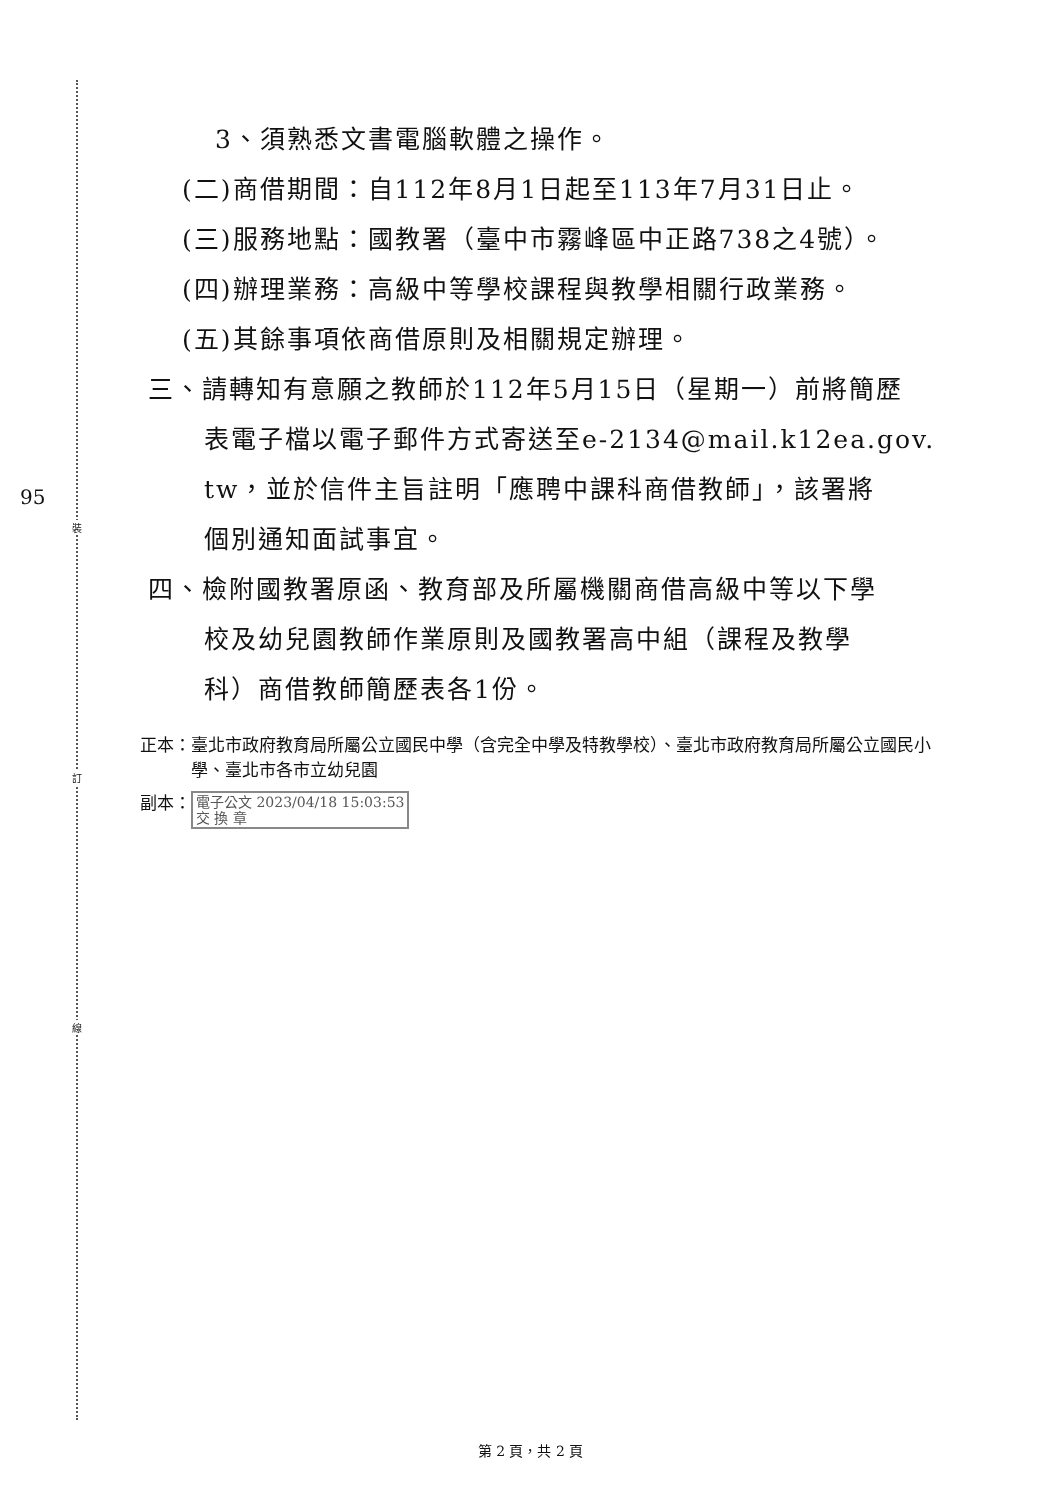裝
訂
線
95
3、須熟悉文書電腦軟體之操作。
(二)商借期間：自112年8月1日起至113年7月31日止。
(三)服務地點：國教署（臺中市霧峰區中正路738之4號）。
(四)辦理業務：高級中等學校課程與教學相關行政業務。
(五)其餘事項依商借原則及相關規定辦理。
三、請轉知有意願之教師於112年5月15日（星期一）前將簡歷
表電子檔以電子郵件方式寄送至e-2134@mail.k12ea.gov.
tw，並於信件主旨註明「應聘中課科商借教師」，該署將
個別通知面試事宜。
四、檢附國教署原函、教育部及所屬機關商借高級中等以下學
校及幼兒園教師作業原則及國教署高中組（課程及教學
科）商借教師簡歷表各1份。
正本： 臺北市政府教育局所屬公立國民中學（含完全中學及特教學校）、臺北市政府教育局所屬公立國民小學、臺北市各市立幼兒園
副本： 電子公文 2023/04/18 15:03:53
交 換 章
第 2 頁，共 2 頁